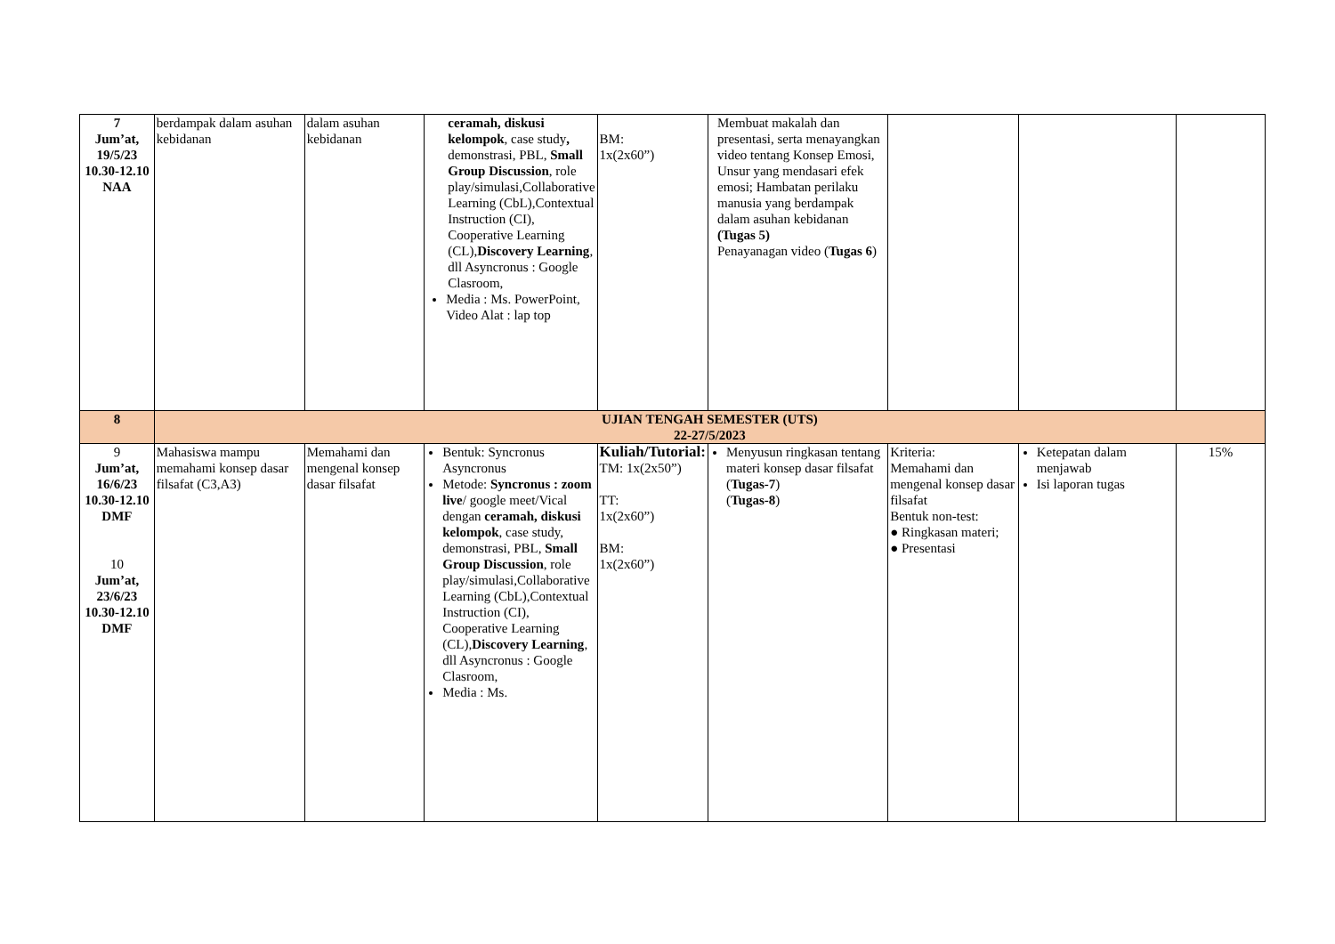| 7 Jum’at, 19/5/23 10.30-12.10 NAA | berdampak dalam asuhan kebidanan | dalam asuhan kebidanan | ceramah, diskusi kelompok , case study , demonstrasi, PBL, Small Group Discussion , role play/simulasi,Collaborative Learning (CbL),Contextual Instruction (CI), Cooperative Learning (CL), Discovery Learning , dll Asyncronus : Google Clasroom, Media : Ms. PowerPoint, Video Alat : lap top | BM: 1x(2x60”) | Membuat makalah dan presentasi, serta menayangkan video tentang Konsep Emosi, Unsur yang mendasari efek emosi; Hambatan perilaku manusia yang berdampak dalam asuhan kebidanan (Tugas 5) Penayanagan video ( Tugas 6 ) | | | |
| 8 | UJIAN TENGAH SEMESTER (UTS) 22-27/5/2023 | | | | | | | |
| 9 Jum’at, 16/6/23 10.30-12.10 DMF 10 Jum’at, 23/6/23 10.30-12.10 DMF | Mahasiswa mampu memahami konsep dasar filsafat (C3,A3) | Memahami dan mengenal konsep dasar filsafat | Bentuk: Syncronus Asyncronus Metode: Syncronus : zoom live / google meet/Vical dengan ceramah, diskusi kelompok , case study, demonstrasi, PBL, Small Group Discussion , role play/simulasi,Collaborative Learning (CbL),Contextual Instruction (CI), Cooperative Learning (CL), Discovery Learning , dll Asyncronus : Google Clasroom, Media : Ms. | Kuliah/Tutorial: TM: 1x(2x50”) TT: 1x(2x60”) BM: 1x(2x60”) | Menyusun ringkasan tentang materi konsep dasar filsafat ( Tugas-7 ) ( Tugas-8 ) | Kriteria: Memahami dan mengenal konsep dasar filsafat Bentuk non-test: ● Ringkasan materi; ● Presentasi | Ketepatan dalam menjawab Isi laporan tugas | 15% |